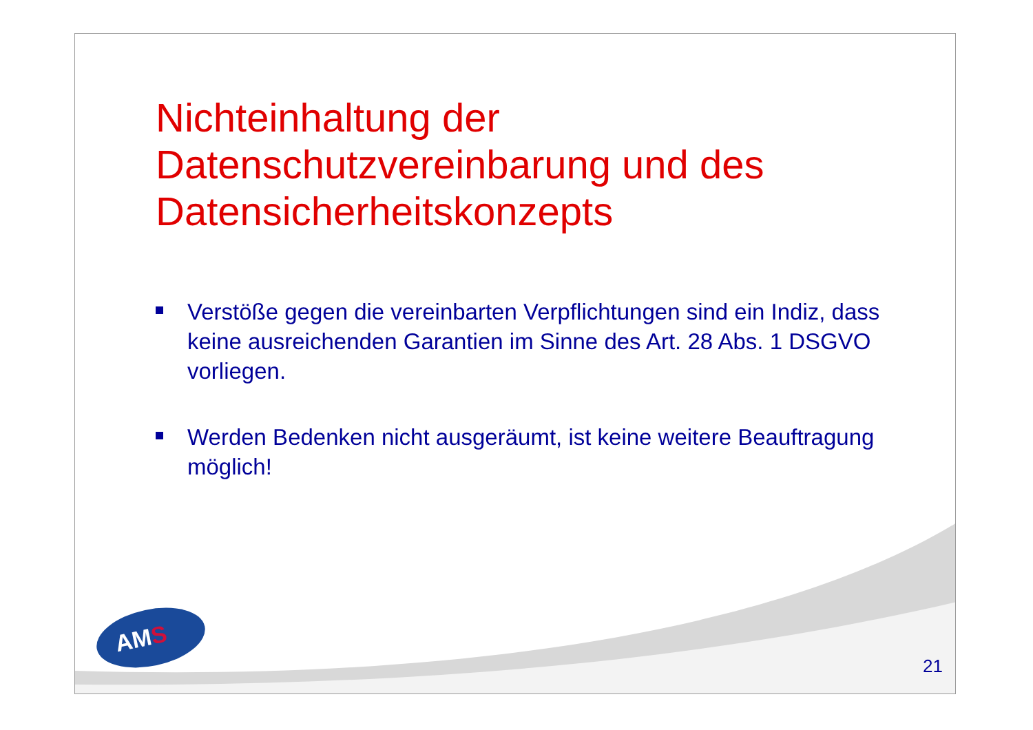Nichteinhaltung der Datenschutzvereinbarung und des Datensicherheitskonzepts
Verstöße gegen die vereinbarten Verpflichtungen sind ein Indiz, dass keine ausreichenden Garantien im Sinne des Art. 28 Abs. 1 DSGVO vorliegen.
Werden Bedenken nicht ausgeräumt, ist keine weitere Beauftragung möglich!
AMS 21